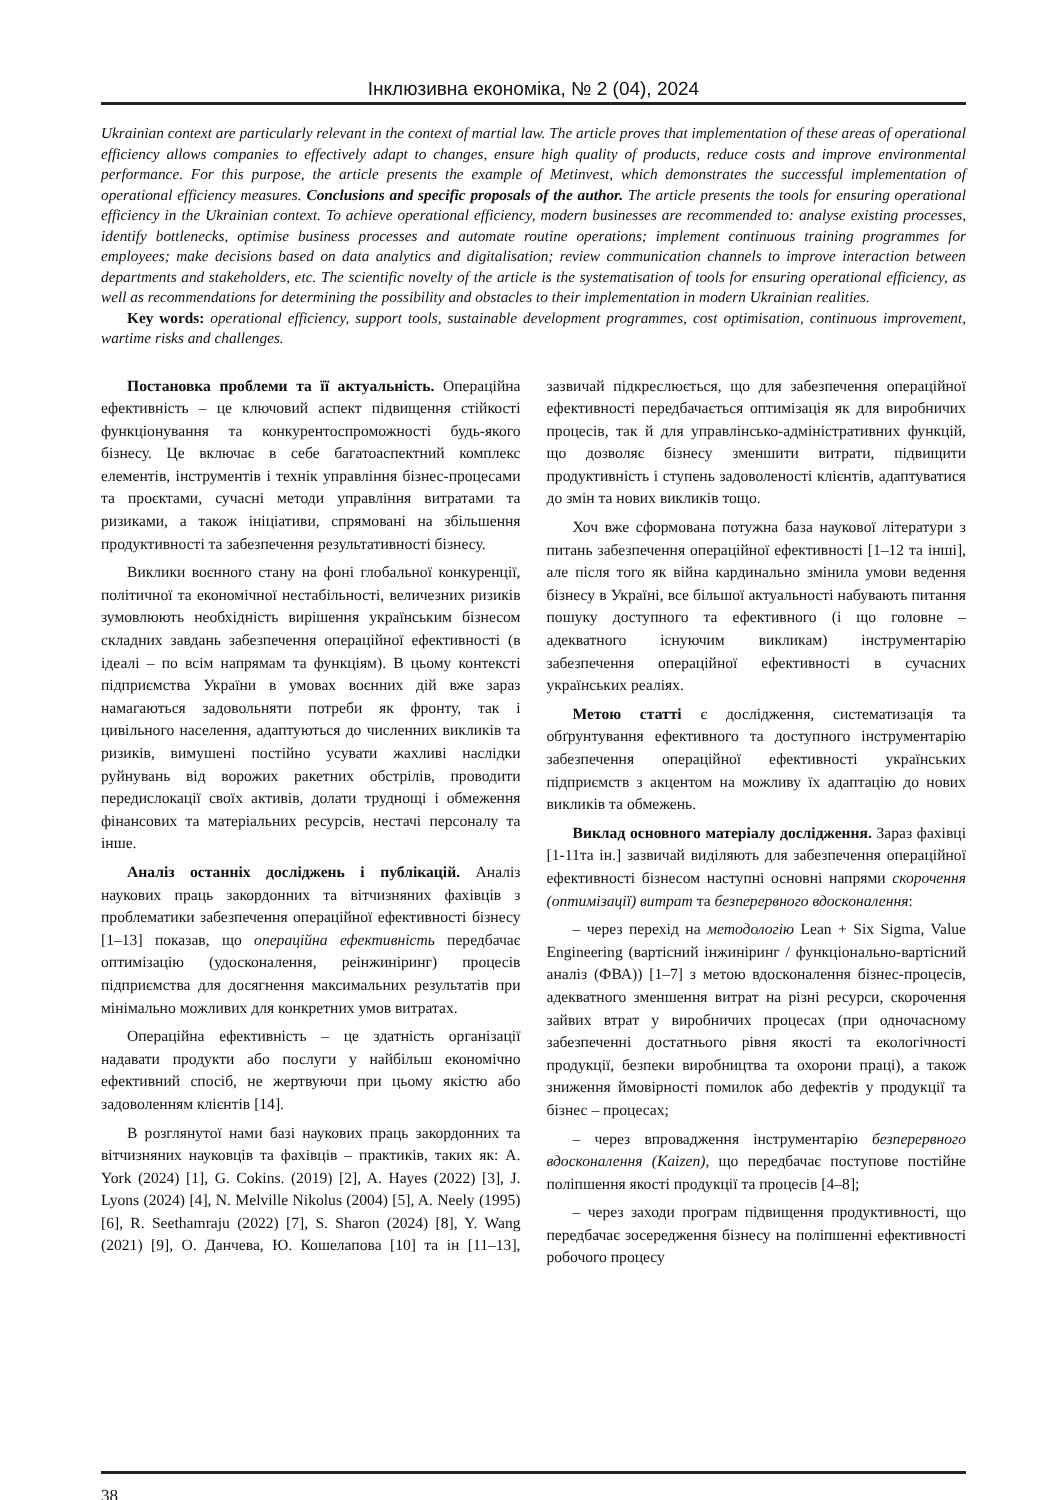Інклюзивна економіка, № 2 (04), 2024
Ukrainian context are particularly relevant in the context of martial law. The article proves that implementation of these areas of operational efficiency allows companies to effectively adapt to changes, ensure high quality of products, reduce costs and improve environmental performance. For this purpose, the article presents the example of Metinvest, which demonstrates the successful implementation of operational efficiency measures. Conclusions and specific proposals of the author. The article presents the tools for ensuring operational efficiency in the Ukrainian context. To achieve operational efficiency, modern businesses are recommended to: analyse existing processes, identify bottlenecks, optimise business processes and automate routine operations; implement continuous training programmes for employees; make decisions based on data analytics and digitalisation; review communication channels to improve interaction between departments and stakeholders, etc. The scientific novelty of the article is the systematisation of tools for ensuring operational efficiency, as well as recommendations for determining the possibility and obstacles to their implementation in modern Ukrainian realities.
Key words: operational efficiency, support tools, sustainable development programmes, cost optimisation, continuous improvement, wartime risks and challenges.
Постановка проблеми та її актуальність. Операційна ефективність – це ключовий аспект підвищення стійкості функціонування та конкурентоспроможності будь-якого бізнесу. Це включає в себе багатоаспектний комплекс елементів, інструментів і технік управління бізнес-процесами та проєктами, сучасні методи управління витратами та ризиками, а також ініціативи, спрямовані на збільшення продуктивності та забезпечення результативності бізнесу.
Виклики воєнного стану на фоні глобальної конкуренції, політичної та економічної нестабільності, величезних ризиків зумовлюють необхідність вирішення українським бізнесом складних завдань забезпечення операційної ефективності (в ідеалі – по всім напрямам та функціям). В цьому контексті підприємства України в умовах воєнних дій вже зараз намагаються задовольняти потреби як фронту, так і цивільного населення, адаптуються до численних викликів та ризиків, вимушені постійно усувати жахливі наслідки руйнувань від ворожих ракетних обстрілів, проводити передислокації своїх активів, долати труднощі і обмеження фінансових та матеріальних ресурсів, нестачі персоналу та інше.
Аналіз останніх досліджень і публікацій. Аналіз наукових праць закордонних та вітчизняних фахівців з проблематики забезпечення операційної ефективності бізнесу [1–13] показав, що операційна ефективність передбачає оптимізацію (удосконалення, реінжиніринг) процесів підприємства для досягнення максимальних результатів при мінімально можливих для конкретних умов витратах.
Операційна ефективність – це здатність організації надавати продукти або послуги у найбільш економічно ефективний спосіб, не жертвуючи при цьому якістю або задоволенням клієнтів [14].
В розглянутої нами базі наукових праць закордонних та вітчизняних науковців та фахівців – практиків, таких як: A. York (2024) [1], G. Cokins. (2019) [2], A. Hayes (2022) [3], J. Lyons (2024) [4], N. Melville Nikolus (2004) [5], A. Neely (1995) [6], R. Seethamraju (2022) [7], S. Sharon (2024) [8], Y. Wang (2021) [9], О. Данчева, Ю. Кошелапова [10] та ін [11–13], зазвичай підкреслюється, що для забезпечення операційної ефективності передбачається оптимізація як для виробничих процесів, так й для управлінсько-адміністративних функцій, що дозволяє бізнесу зменшити витрати, підвищити продуктивність і ступень задоволеності клієнтів, адаптуватися до змін та нових викликів тощо.
Хоч вже сформована потужна база наукової літератури з питань забезпечення операційної ефективності [1–12 та інші], але після того як війна кардинально змінила умови ведення бізнесу в Україні, все більшої актуальності набувають питання пошуку доступного та ефективного (і що головне – адекватного існуючим викликам) інструментарію забезпечення операційної ефективності в сучасних українських реаліях.
Метою статті є дослідження, систематизація та обґрунтування ефективного та доступного інструментарію забезпечення операційної ефективності українських підприємств з акцентом на можливу їх адаптацію до нових викликів та обмежень.
Виклад основного матеріалу дослідження. Зараз фахівці [1-11та ін.] зазвичай виділяють для забезпечення операційної ефективності бізнесом наступні основні напрями скорочення (оптимізації) витрат та безперервного вдосконалення:
– через перехід на методологію Lean + Six Sigma, Value Engineering (вартісний інжиніринг / функціонально-вартісний аналіз (ФВА)) [1–7] з метою вдосконалення бізнес-процесів, адекватного зменшення витрат на різні ресурси, скорочення зайвих втрат у виробничих процесах (при одночасному забезпеченні достатнього рівня якості та екологічності продукції, безпеки виробництва та охорони праці), а також зниження ймовірності помилок або дефектів у продукції та бізнес – процесах;
– через впровадження інструментарію безперервного вдосконалення (Kaizen), що передбачає поступове постійне поліпшення якості продукції та процесів [4–8];
– через заходи програм підвищення продуктивності, що передбачає зосередження бізнесу на поліпшенні ефективності робочого процесу
38